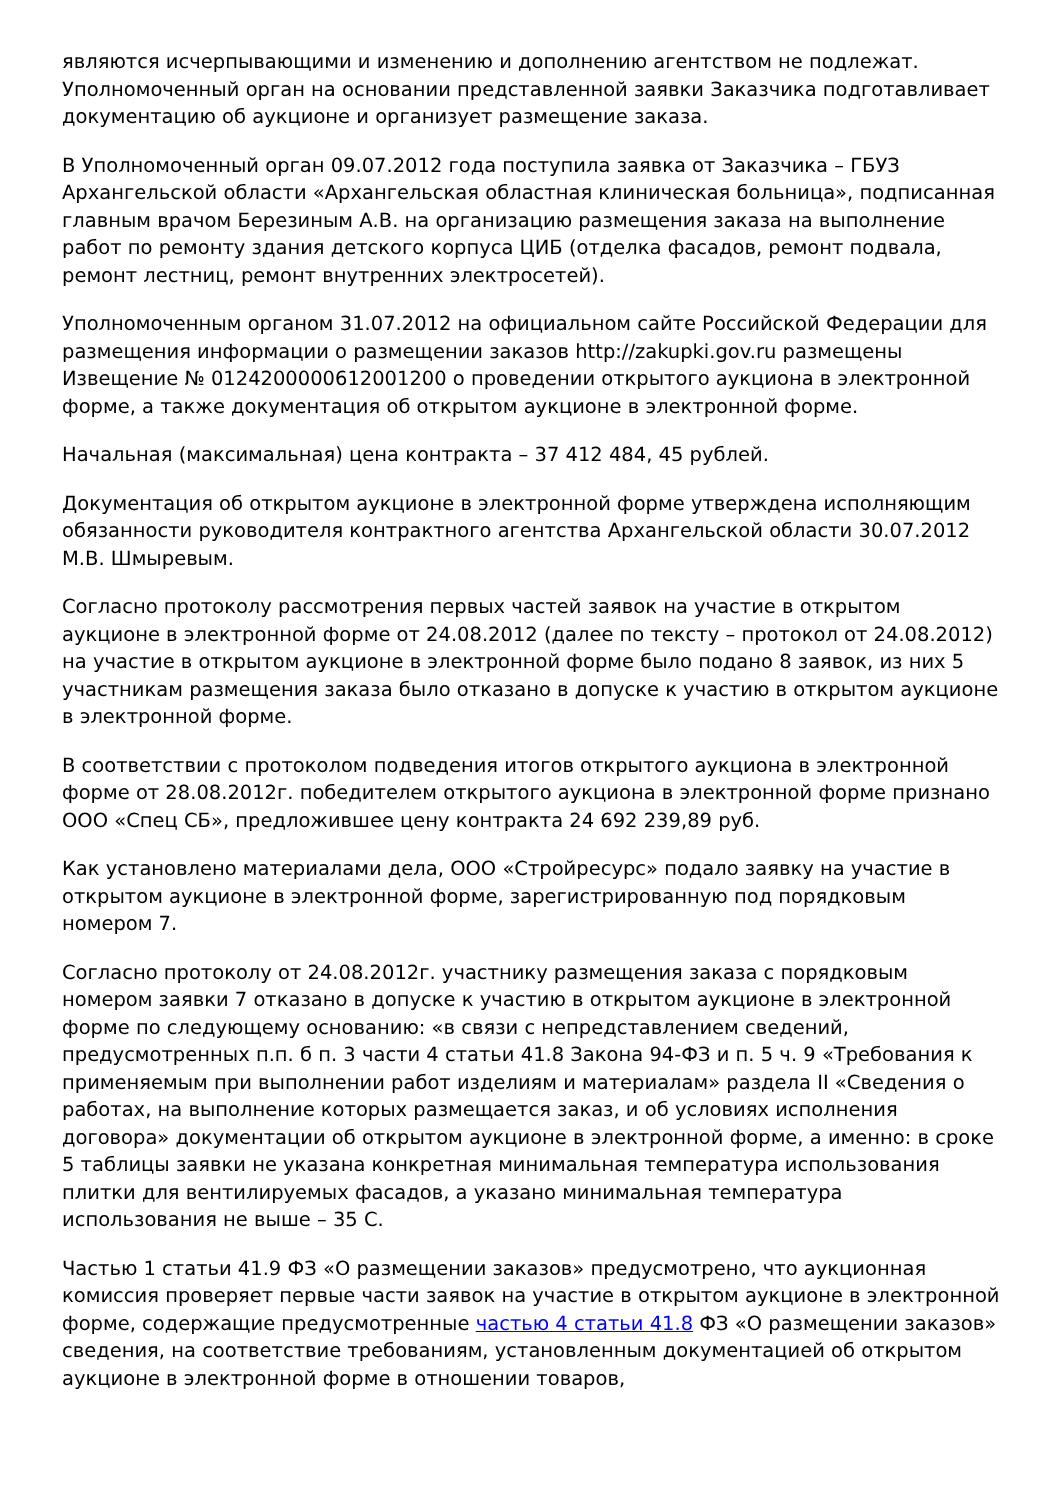являются исчерпывающими и изменению и дополнению агентством не подлежат. Уполномоченный орган на основании представленной заявки Заказчика подготавливает документацию об аукционе и организует размещение заказа.
В Уполномоченный орган 09.07.2012 года поступила заявка от Заказчика – ГБУЗ Архангельской области «Архангельская областная клиническая больница», подписанная главным врачом Березиным А.В. на организацию размещения заказа на выполнение работ по ремонту здания детского корпуса ЦИБ (отделка фасадов, ремонт подвала, ремонт лестниц, ремонт внутренних электросетей).
Уполномоченным органом 31.07.2012 на официальном сайте Российской Федерации для размещения информации о размещении заказов http://zakupki.gov.ru размещены Извещение № 0124200000612001200 о проведении открытого аукциона в электронной форме, а также документация об открытом аукционе в электронной форме.
Начальная (максимальная) цена контракта – 37 412 484, 45 рублей.
Документация об открытом аукционе в электронной форме утверждена исполняющим обязанности руководителя контрактного агентства Архангельской области 30.07.2012 М.В. Шмыревым.
Согласно протоколу рассмотрения первых частей заявок на участие в открытом аукционе в электронной форме от 24.08.2012 (далее по тексту – протокол от 24.08.2012) на участие в открытом аукционе в электронной форме было подано 8 заявок, из них 5 участникам размещения заказа было отказано в допуске к участию в открытом аукционе в электронной форме.
В соответствии с протоколом подведения итогов открытого аукциона в электронной форме от 28.08.2012г. победителем открытого аукциона в электронной форме признано ООО «Спец СБ», предложившее цену контракта 24 692 239,89 руб.
Как установлено материалами дела, ООО «Стройресурс» подало заявку на участие в открытом аукционе в электронной форме, зарегистрированную под порядковым номером 7.
Согласно протоколу от 24.08.2012г. участнику размещения заказа с порядковым номером заявки 7 отказано в допуске к участию в открытом аукционе в электронной форме по следующему основанию: «в связи с непредставлением сведений, предусмотренных п.п. б п. 3 части 4 статьи 41.8 Закона 94-ФЗ и п. 5 ч. 9 «Требования к применяемым при выполнении работ изделиям и материалам» раздела II «Сведения о работах, на выполнение которых размещается заказ, и об условиях исполнения договора» документации об открытом аукционе в электронной форме, а именно: в сроке 5 таблицы заявки не указана конкретная минимальная температура использования плитки для вентилируемых фасадов, а указано минимальная температура использования не выше – 35 С.
Частью 1 статьи 41.9 ФЗ «О размещении заказов» предусмотрено, что аукционная комиссия проверяет первые части заявок на участие в открытом аукционе в электронной форме, содержащие предусмотренные частью 4 статьи 41.8 ФЗ «О размещении заказов» сведения, на соответствие требованиям, установленным документацией об открытом аукционе в электронной форме в отношении товаров,